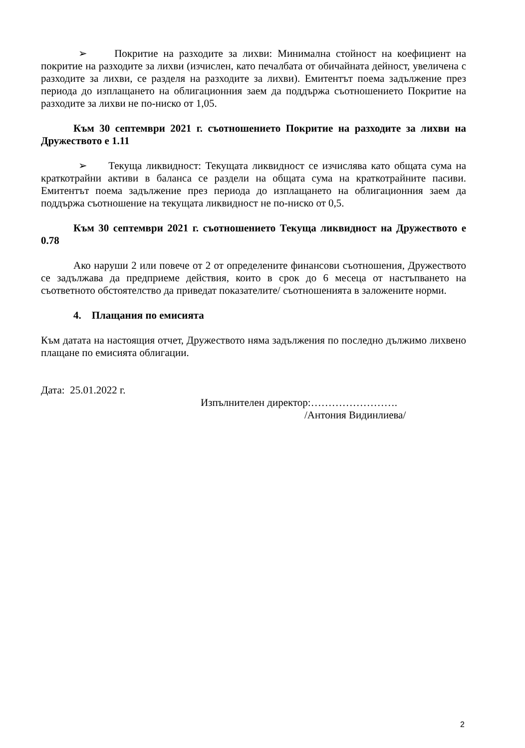➢ Покритие на разходите за лихви: Минимална стойност на коефициент на покритие на разходите за лихви (изчислен, като печалбата от обичайната дейност, увеличена с разходите за лихви, се разделя на разходите за лихви). Емитентът поема задължение през периода до изплащането на облигационния заем да поддържа съотношението Покритие на разходите за лихви не по-ниско от 1,05.
Към 30 септември 2021 г. съотношението Покритие на разходите за лихви на Дружеството е 1.11
➢ Текуща ликвидност: Текущата ликвидност се изчислява като общата сума на краткотрайни активи в баланса се раздели на общата сума на краткотрайните пасиви. Емитентът поема задължение през периода до изплащането на облигационния заем да поддържа съотношение на текущата ликвидност не по-ниско от 0,5.
Към 30 септември 2021 г. съотношението Текуща ликвидност на Дружеството е 0.78
Ако наруши 2 или повече от 2 от определените финансови съотношения, Дружеството се задължава да предприеме действия, които в срок до 6 месеца от настъпването на съответното обстоятелство да приведат показателите/ съотношенията в заложените норми.
4. Плащания по емисията
Към датата на настоящия отчет, Дружеството няма задължения по последно дължимо лихвено плащане по емисията облигации.
Дата: 25.01.2022 г.
Изпълнителен директор:…………………….
/Антония Видинлиева/
2